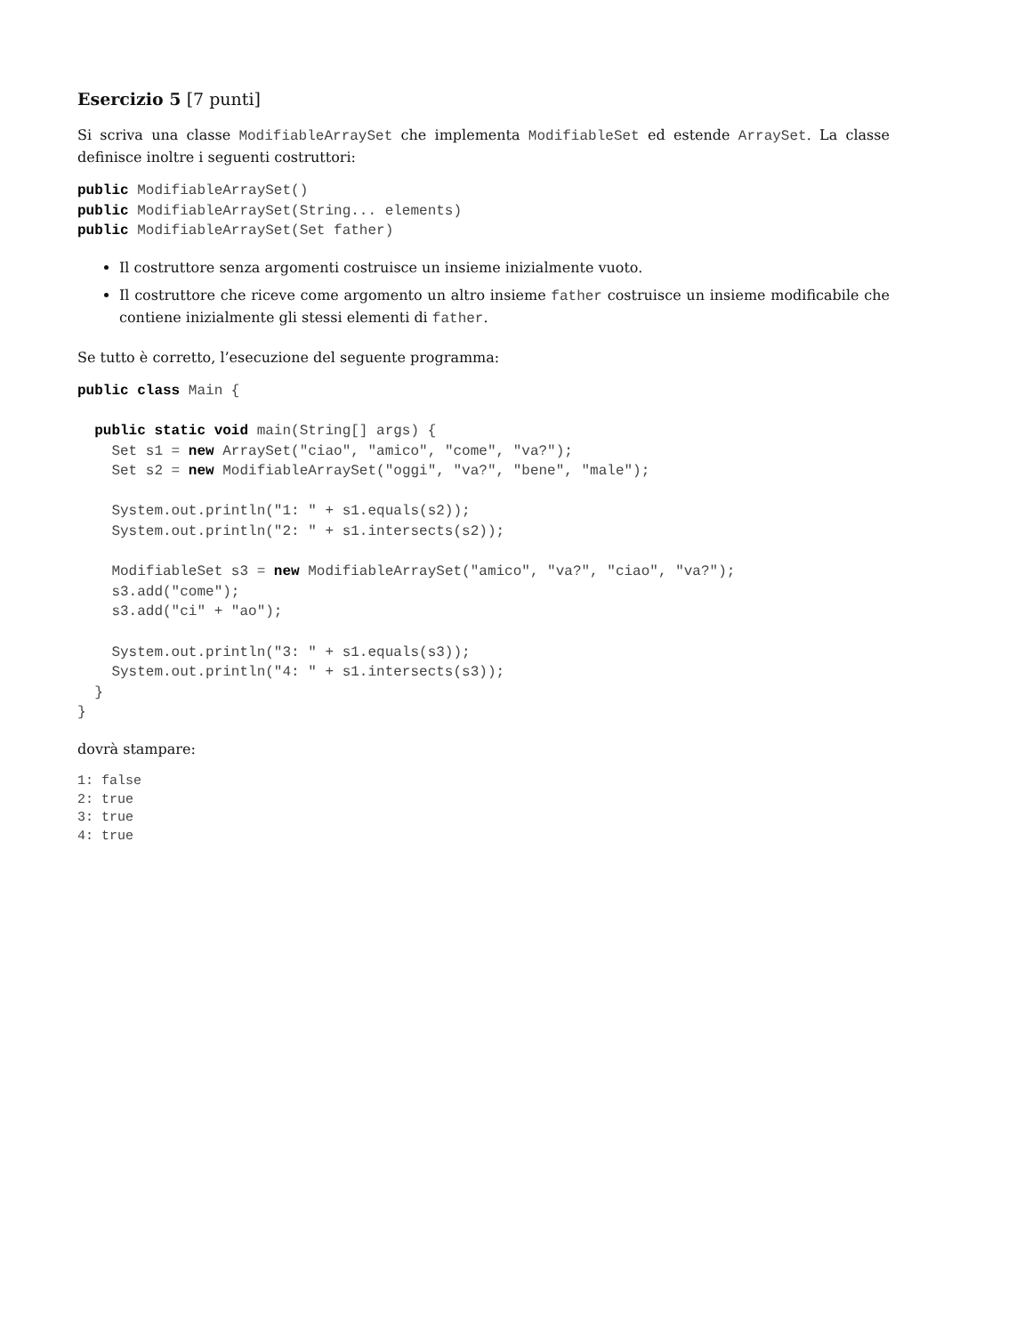Esercizio 5 [7 punti]
Si scriva una classe ModifiableArraySet che implementa ModifiableSet ed estende ArraySet. La classe definisce inoltre i seguenti costruttori:
public ModifiableArraySet()
public ModifiableArraySet(String... elements)
public ModifiableArraySet(Set father)
Il costruttore senza argomenti costruisce un insieme inizialmente vuoto.
Il costruttore che riceve come argomento un altro insieme father costruisce un insieme modificabile che contiene inizialmente gli stessi elementi di father.
Se tutto è corretto, l’esecuzione del seguente programma:
public class Main {

  public static void main(String[] args) {
    Set s1 = new ArraySet("ciao", "amico", "come", "va?");
    Set s2 = new ModifiableArraySet("oggi", "va?", "bene", "male");

    System.out.println("1: " + s1.equals(s2));
    System.out.println("2: " + s1.intersects(s2));

    ModifiableSet s3 = new ModifiableArraySet("amico", "va?", "ciao", "va?");
    s3.add("come");
    s3.add("ci" + "ao");

    System.out.println("3: " + s1.equals(s3));
    System.out.println("4: " + s1.intersects(s3));
  }
}
dovrà stampare:
1: false
2: true
3: true
4: true